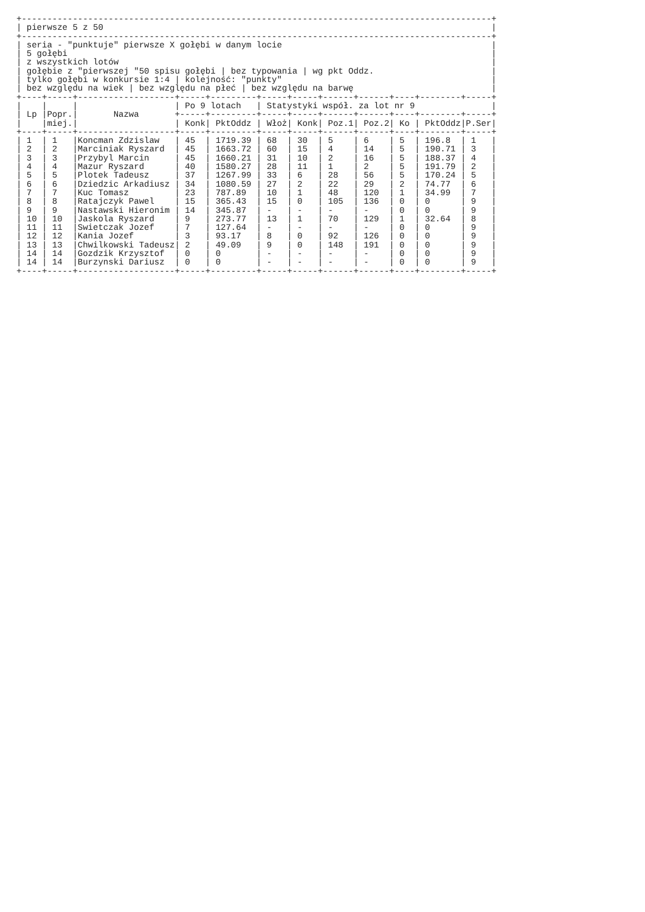+--------------------------------------------------------------------------------------------+
| pierwsze 5 z 50 |
+--------------------------------------------------------------------------------------------+
| seria - "punktuje" pierwsze X gołębi w danym locie |
| 5 gołębi |
| z wszystkich lotów |
| gołębie z "pierwszej "50 spisu gołębi | bez typowania | wg pkt Oddz. |
| tylko gołębi w konkursie 1:4 | kolejność: "punkty" |
| bez względu na wiek | bez względu na płeć | bez względu na barwę |
+----+-----+-------------------+-----+---------+-----+-----+------+------+----+--------+-----+
|    |     |                   | Po 9 lotach   | Statystyki współ. za lot nr 9               |
| Lp |Popr.|       Nazwa       +-----+---------+-----+-----+------+------+----+--------+-----+
|    |miej.|                   | Konk| PktOddz | Włoż| Konk| Poz.1| Poz.2| Ko | PktOddz|P.Ser|
+----+-----+-------------------+-----+---------+-----+-----+------+------+----+--------+-----+
| 1  | 1   |Koncman Zdzislaw   | 45  | 1719.39 | 68  | 30  | 5    | 6    | 5  | 196.8  | 1   |
| 2  | 2   |Marciniak Ryszard  | 45  | 1663.72 | 60  | 15  | 4    | 14   | 5  | 190.71 | 3   |
| 3  | 3   |Przybyl Marcin     | 45  | 1660.21 | 31  | 10  | 2    | 16   | 5  | 188.37 | 4   |
| 4  | 4   |Mazur Ryszard      | 40  | 1580.27 | 28  | 11  | 1    | 2    | 5  | 191.79 | 2   |
| 5  | 5   |Plotek Tadeusz     | 37  | 1267.99 | 33  | 6   | 28   | 56   | 5  | 170.24 | 5   |
| 6  | 6   |Dziedzic Arkadiusz | 34  | 1080.59 | 27  | 2   | 22   | 29   | 2  | 74.77  | 6   |
| 7  | 7   |Kuc Tomasz         | 23  | 787.89  | 10  | 1   | 48   | 120  | 1  | 34.99  | 7   |
| 8  | 8   |Ratajczyk Pawel    | 15  | 365.43  | 15  | 0   | 105  | 136  | 0  | 0      | 9   |
| 9  | 9   |Nastawski Hieronim | 14  | 345.87  | -   | -   | -    | -    | 0  | 0      | 9   |
| 10 | 10  |Jaskola Ryszard    | 9   | 273.77  | 13  | 1   | 70   | 129  | 1  | 32.64  | 8   |
| 11 | 11  |Swietczak Jozef    | 7   | 127.64  | -   | -   | -    | -    | 0  | 0      | 9   |
| 12 | 12  |Kania Jozef        | 3   | 93.17   | 8   | 0   | 92   | 126  | 0  | 0      | 9   |
| 13 | 13  |Chwilkowski Tadeusz| 2   | 49.09   | 9   | 0   | 148  | 191  | 0  | 0      | 9   |
| 14 | 14  |Gozdzik Krzysztof  | 0   | 0       | -   | -   | -    | -    | 0  | 0      | 9   |
| 14 | 14  |Burzynski Dariusz  | 0   | 0       | -   | -   | -    | -    | 0  | 0      | 9   |
+----+-----+-------------------+-----+---------+-----+-----+------+------+----+--------+-----+